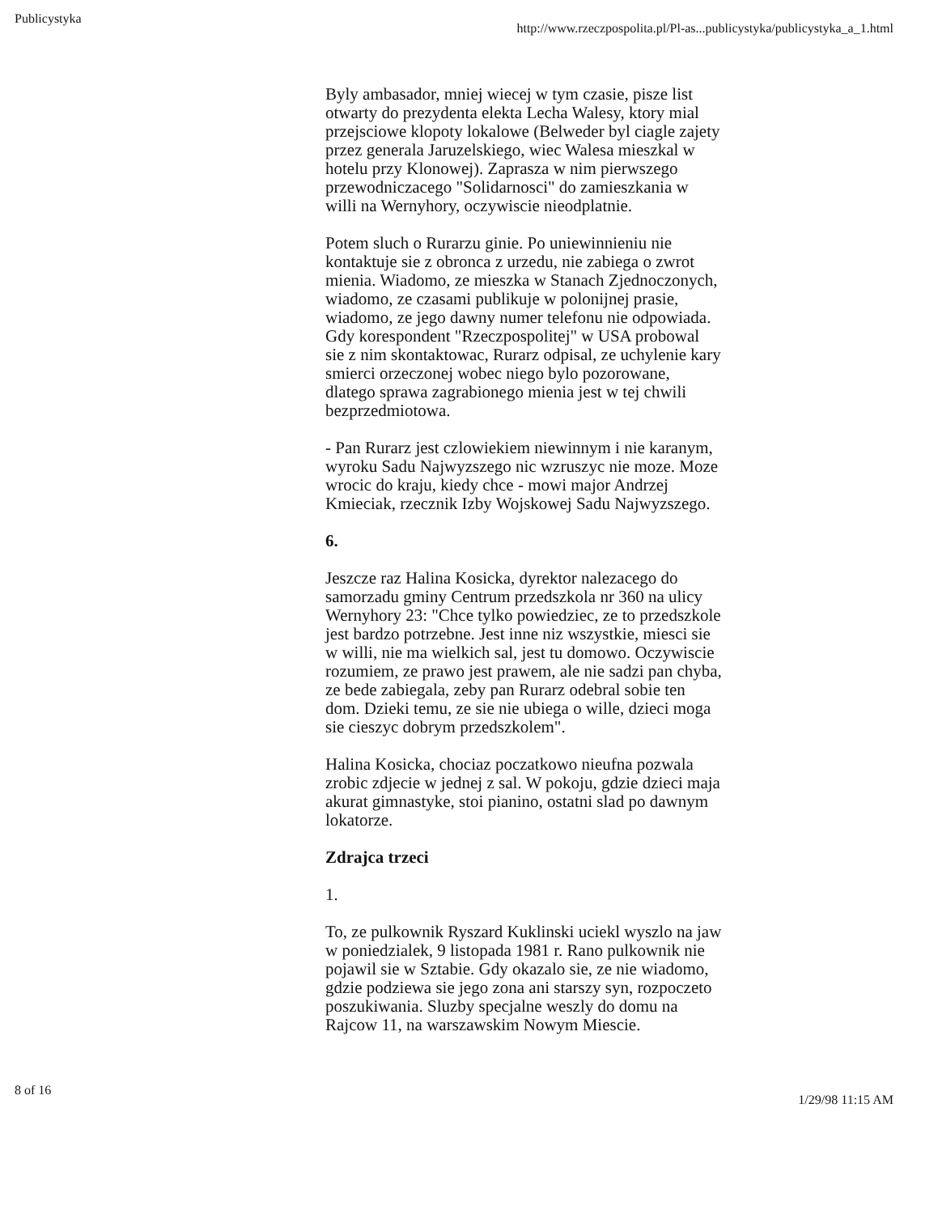Publicystyka http://www.rzeczpospolita.pl/Pl-as...publicystyka/publicystyka_a_1.html
Byly ambasador, mniej wiecej w tym czasie, pisze list otwarty do prezydenta elekta Lecha Walesy, ktory mial przejsciowe klopoty lokalowe (Belweder byl ciagle zajety przez generala Jaruzelskiego, wiec Walesa mieszkal w hotelu przy Klonowej). Zaprasza w nim pierwszego przewodniczacego "Solidarnosci" do zamieszkania w willi na Wernyhory, oczywiscie nieodplatnie.
Potem sluch o Rurarzu ginie. Po uniewinnieniu nie kontaktuje sie z obronca z urzedu, nie zabiega o zwrot mienia. Wiadomo, ze mieszka w Stanach Zjednoczonych, wiadomo, ze czasami publikuje w polonijnej prasie, wiadomo, ze jego dawny numer telefonu nie odpowiada. Gdy korespondent "Rzeczpospolitej" w USA probowal sie z nim skontaktowac, Rurarz odpisal, ze uchylenie kary smierci orzeczonej wobec niego bylo pozorowane, dlatego sprawa zagrabionego mienia jest w tej chwili bezprzedmiotowa.
- Pan Rurarz jest czlowiekiem niewinnym i nie karanym, wyroku Sadu Najwyzszego nic wzruszyc nie moze. Moze wrocic do kraju, kiedy chce - mowi major Andrzej Kmieciak, rzecznik Izby Wojskowej Sadu Najwyzszego.
6.
Jeszcze raz Halina Kosicka, dyrektor nalezacego do samorzadu gminy Centrum przedszkola nr 360 na ulicy Wernyhory 23: "Chce tylko powiedziec, ze to przedszkole jest bardzo potrzebne. Jest inne niz wszystkie, miesci sie w willi, nie ma wielkich sal, jest tu domowo. Oczywiscie rozumiem, ze prawo jest prawem, ale nie sadzi pan chyba, ze bede zabiegala, zeby pan Rurarz odebral sobie ten dom. Dzieki temu, ze sie nie ubiega o wille, dzieci moga sie cieszyc dobrym przedszkolem".
Halina Kosicka, chociaz poczatkowo nieufna pozwala zrobic zdjecie w jednej z sal. W pokoju, gdzie dzieci maja akurat gimnastyke, stoi pianino, ostatni slad po dawnym lokatorze.
Zdrajca trzeci
1.
To, ze pulkownik Ryszard Kuklinski uciekl wyszlo na jaw w poniedzialek, 9 listopada 1981 r. Rano pulkownik nie pojawil sie w Sztabie. Gdy okazalo sie, ze nie wiadomo, gdzie podziewa sie jego zona ani starszy syn, rozpoczeto poszukiwania. Sluzby specjalne weszly do domu na Rajcow 11, na warszawskim Nowym Miescie.
8 of 16 1/29/98 11:15 AM